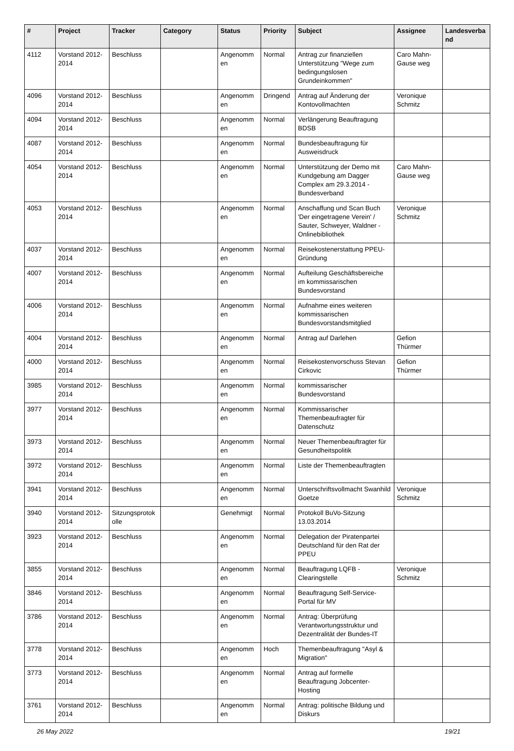| # | Project | Tracker | Category | Status | Priority | Subject | Assignee | Landesverba nd |
| --- | --- | --- | --- | --- | --- | --- | --- | --- |
| 4112 | Vorstand 2012-2014 | Beschluss | | Angenomm en | Normal | Antrag zur finanziellen Unterstützung "Wege zum bedingungslosen Grundeinkommen" | Caro Mahn-Gause weg | |
| 4096 | Vorstand 2012-2014 | Beschluss | | Angenomm en | Dringend | Antrag auf Änderung der Kontovollmachten | Veronique Schmitz | |
| 4094 | Vorstand 2012-2014 | Beschluss | | Angenomm en | Normal | Verlängerung Beauftragung BDSB | | |
| 4087 | Vorstand 2012-2014 | Beschluss | | Angenomm en | Normal | Bundesbeauftragung für Ausweisdruck | | |
| 4054 | Vorstand 2012-2014 | Beschluss | | Angenomm en | Normal | Unterstützung der Demo mit Kundgebung am Dagger Complex am 29.3.2014 - Bundesverband | Caro Mahn-Gause weg | |
| 4053 | Vorstand 2012-2014 | Beschluss | | Angenomm en | Normal | Anschaffung und Scan Buch 'Der eingetragene Verein' / Sauter, Schweyer, Waldner - Onlinebibliothek | Veronique Schmitz | |
| 4037 | Vorstand 2012-2014 | Beschluss | | Angenomm en | Normal | Reisekostenerstattung PPEU-Gründung | | |
| 4007 | Vorstand 2012-2014 | Beschluss | | Angenomm en | Normal | Aufteilung Geschäftsbereiche im kommissarischen Bundesvorstand | | |
| 4006 | Vorstand 2012-2014 | Beschluss | | Angenomm en | Normal | Aufnahme eines weiteren kommissarischen Bundesvorstandsmitglied | | |
| 4004 | Vorstand 2012-2014 | Beschluss | | Angenomm en | Normal | Antrag auf Darlehen | Gefion Thürmer | |
| 4000 | Vorstand 2012-2014 | Beschluss | | Angenomm en | Normal | Reisekostenvorschuss Stevan Cirkovic | Gefion Thürmer | |
| 3985 | Vorstand 2012-2014 | Beschluss | | Angenomm en | Normal | kommissarischer Bundesvorstand | | |
| 3977 | Vorstand 2012-2014 | Beschluss | | Angenomm en | Normal | Kommissarischer Themenbeaufragter für Datenschutz | | |
| 3973 | Vorstand 2012-2014 | Beschluss | | Angenomm en | Normal | Neuer Themenbeauftragter für Gesundheitspolitik | | |
| 3972 | Vorstand 2012-2014 | Beschluss | | Angenomm en | Normal | Liste der Themenbeauftragten | | |
| 3941 | Vorstand 2012-2014 | Beschluss | | Angenomm en | Normal | Unterschriftsvollmacht Swanhild Goetze | Veronique Schmitz | |
| 3940 | Vorstand 2012-2014 | Sitzungsprotok olle | | Genehmigt | Normal | Protokoll BuVo-Sitzung 13.03.2014 | | |
| 3923 | Vorstand 2012-2014 | Beschluss | | Angenomm en | Normal | Delegation der Piratenpartei Deutschland für den Rat der PPEU | | |
| 3855 | Vorstand 2012-2014 | Beschluss | | Angenomm en | Normal | Beauftragung LQFB - Clearingstelle | Veronique Schmitz | |
| 3846 | Vorstand 2012-2014 | Beschluss | | Angenomm en | Normal | Beauftragung Self-Service-Portal für MV | | |
| 3786 | Vorstand 2012-2014 | Beschluss | | Angenomm en | Normal | Antrag: Überprüfung Verantwortungsstruktur und Dezentralität der Bundes-IT | | |
| 3778 | Vorstand 2012-2014 | Beschluss | | Angenomm en | Hoch | Themenbeauftragung "Asyl & Migration" | | |
| 3773 | Vorstand 2012-2014 | Beschluss | | Angenomm en | Normal | Antrag auf formelle Beauftragung Jobcenter-Hosting | | |
| 3761 | Vorstand 2012-2014 | Beschluss | | Angenomm en | Normal | Antrag: politische Bildung und Diskurs | | |
26 May 2022 19/21